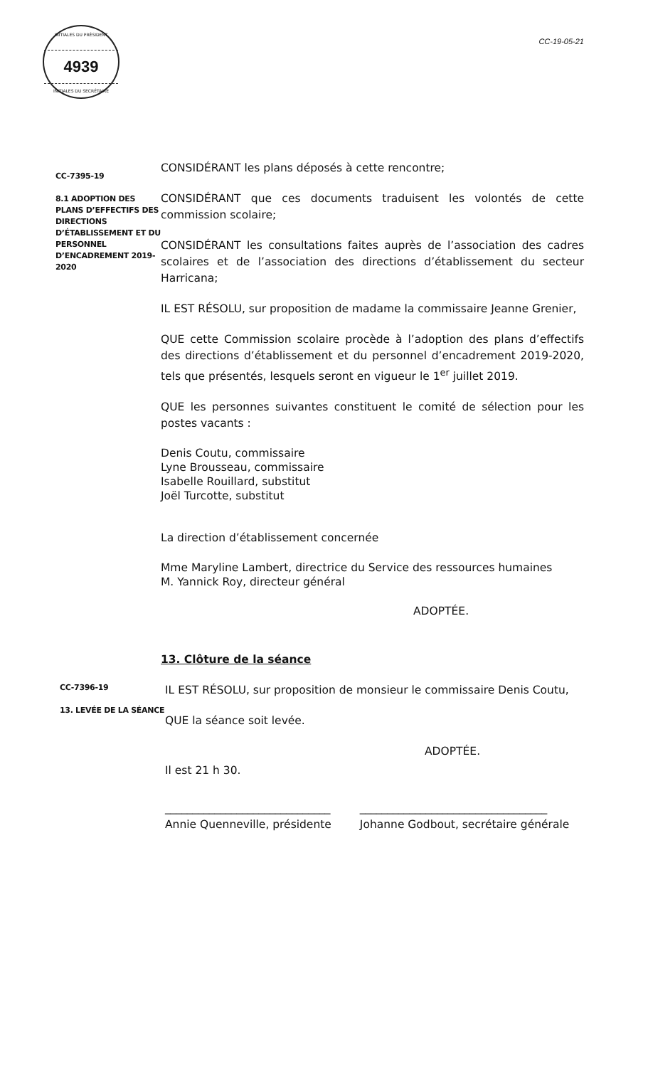INITIALES DU PRÉSIDENT
4939
INITIALES DU SECRÉTAIRE
CC-19-05-21
CC-7395-19
8.1 ADOPTION DES PLANS D’EFFECTIFS DES DIRECTIONS D’ÉTABLISSEMENT ET DU PERSONNEL D’ENCADREMENT 2019-2020
CONSIDÉRANT les plans déposés à cette rencontre;
CONSIDÉRANT que ces documents traduisent les volontés de cette commission scolaire;
CONSIDÉRANT les consultations faites auprès de l’association des cadres scolaires et de l’association des directions d’établissement du secteur Harricana;
IL EST RÉSOLU, sur proposition de madame la commissaire Jeanne Grenier,
QUE cette Commission scolaire procède à l’adoption des plans d’effectifs des directions d’établissement et du personnel d’encadrement 2019-2020, tels que présentés, lesquels seront en vigueur le 1<sup>er</sup> juillet 2019.
QUE les personnes suivantes constituent le comité de sélection pour les postes vacants :
Denis Coutu, commissaire
Lyne Brousseau, commissaire
Isabelle Rouillard, substitut
Joël Turcotte, substitut
La direction d’établissement concernée
Mme Maryline Lambert, directrice du Service des ressources humaines
M. Yannick Roy, directeur général
ADOPTÉE.
13. Clôture de la séance
CC-7396-19
13. LEVÉE DE LA SÉANCE
IL EST RÉSOLU, sur proposition de monsieur le commissaire Denis Coutu,
QUE la séance soit levée.
ADOPTÉE.
Il est 21 h 30.
______________________________
Annie Quenneville, présidente
__________________________________
Johanne Godbout, secrétaire générale